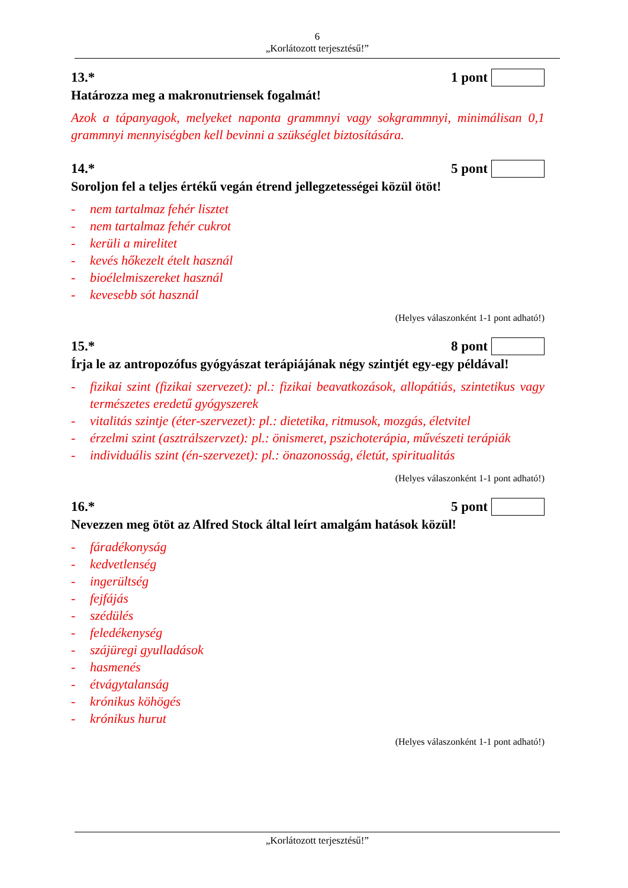6
„Korlátozott terjesztésű!”
13.* 1 pont
Határozza meg a makronutriensek fogalmát!
Azok a tápanyagok, melyeket naponta grammnyi vagy sokgrammnyi, minimálisan 0,1 grammnyi mennyiségben kell bevinni a szükséglet biztosítására.
14.* 5 pont
Soroljon fel a teljes értékű vegán étrend jellegzetességei közül ötöt!
- nem tartalmaz fehér lisztet
- nem tartalmaz fehér cukrot
- kerüli a mirelitet
- kevés hőkezelt ételt használ
- bioélelmiszereket használ
- kevesebb sót használ
(Helyes válaszonként 1-1 pont adható!)
15.* 8 pont
Írja le az antropozófus gyógyászat terápiájának négy szintjét egy-egy példával!
- fizikai szint (fizikai szervezet): pl.: fizikai beavatkozások, allopátiás, szintetikus vagy természetes eredetű gyógyszerek
- vitalitás szintje (éter-szervezet): pl.: dietetika, ritmusok, mozgás, életvitel
- érzelmi szint (asztrálszervzet): pl.: önismeret, pszichoterápia, művészeti terápiák
- individuális szint (én-szervezet): pl.: önazonosság, életút, spiritualitás
(Helyes válaszonként 1-1 pont adható!)
16.* 5 pont
Nevezzen meg ötöt az Alfred Stock által leírt amalgám hatások közül!
- fáradékonyság
- kedvetlenség
- ingerültség
- fejfájás
- szédülés
- feledékenység
- szájüregi gyulladások
- hasmenés
- étvágytalanság
- krónikus köhögés
- krónikus hurut
(Helyes válaszonként 1-1 pont adható!)
„Korlátozott terjesztésű!”